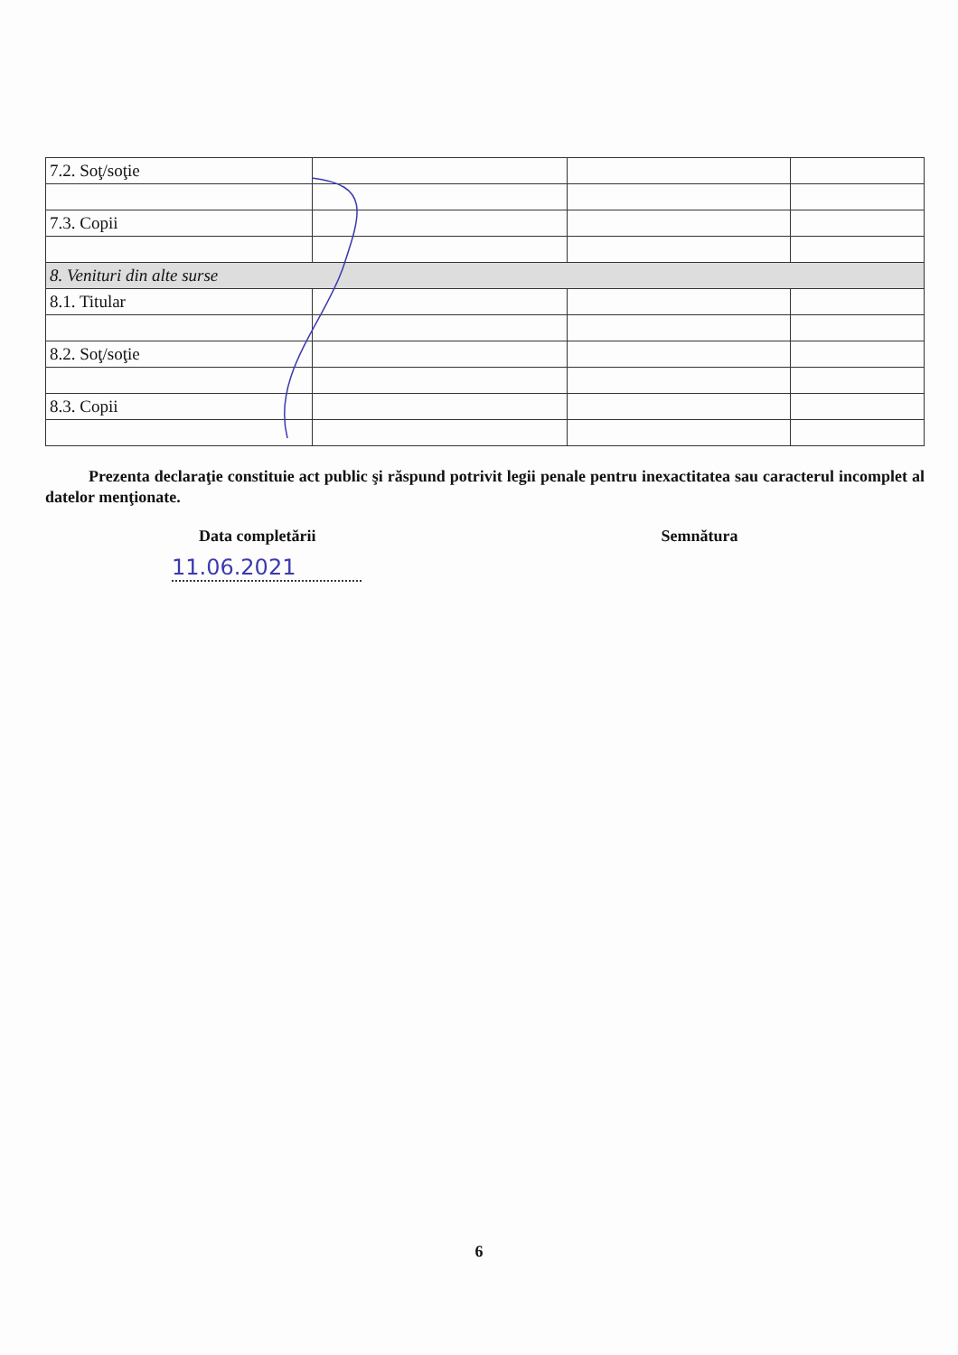| 7.2. Soţ/soţie | | | |
| 7.3. Copii | | | |
| 8. Venituri din alte surse | | | |
| 8.1. Titular | | | |
| 8.2. Soţ/soţie | | | |
| 8.3. Copii | | | |
Prezenta declaraţie constituie act public şi răspund potrivit legii penale pentru inexactitatea sau caracterul incomplet al datelor menţionate.
Data completării
11.06.2021
Semnătura
6